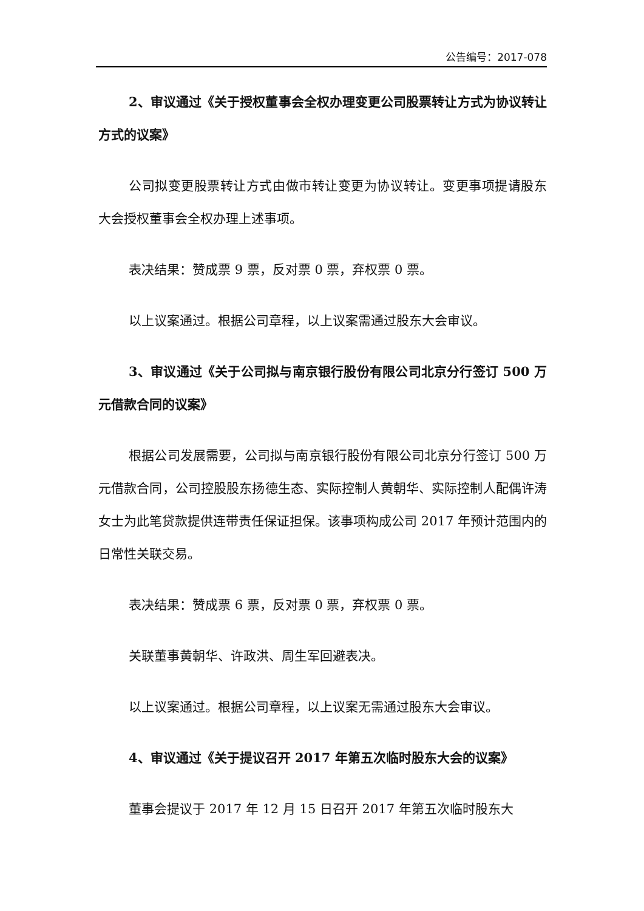公告编号：2017-078
2、审议通过《关于授权董事会全权办理变更公司股票转让方式为协议转让方式的议案》
公司拟变更股票转让方式由做市转让变更为协议转让。变更事项提请股东大会授权董事会全权办理上述事项。
表决结果：赞成票 9 票，反对票 0 票，弃权票 0 票。
以上议案通过。根据公司章程，以上议案需通过股东大会审议。
3、审议通过《关于公司拟与南京银行股份有限公司北京分行签订 500 万元借款合同的议案》
根据公司发展需要，公司拟与南京银行股份有限公司北京分行签订 500 万元借款合同，公司控股股东扬德生态、实际控制人黄朝华、实际控制人配偶许涛女士为此笔贷款提供连带责任保证担保。该事项构成公司 2017 年预计范围内的日常性关联交易。
表决结果：赞成票 6 票，反对票 0 票，弃权票 0 票。
关联董事黄朝华、许政洪、周生军回避表决。
以上议案通过。根据公司章程，以上议案无需通过股东大会审议。
4、审议通过《关于提议召开 2017 年第五次临时股东大会的议案》
董事会提议于 2017 年 12 月 15 日召开 2017 年第五次临时股东大